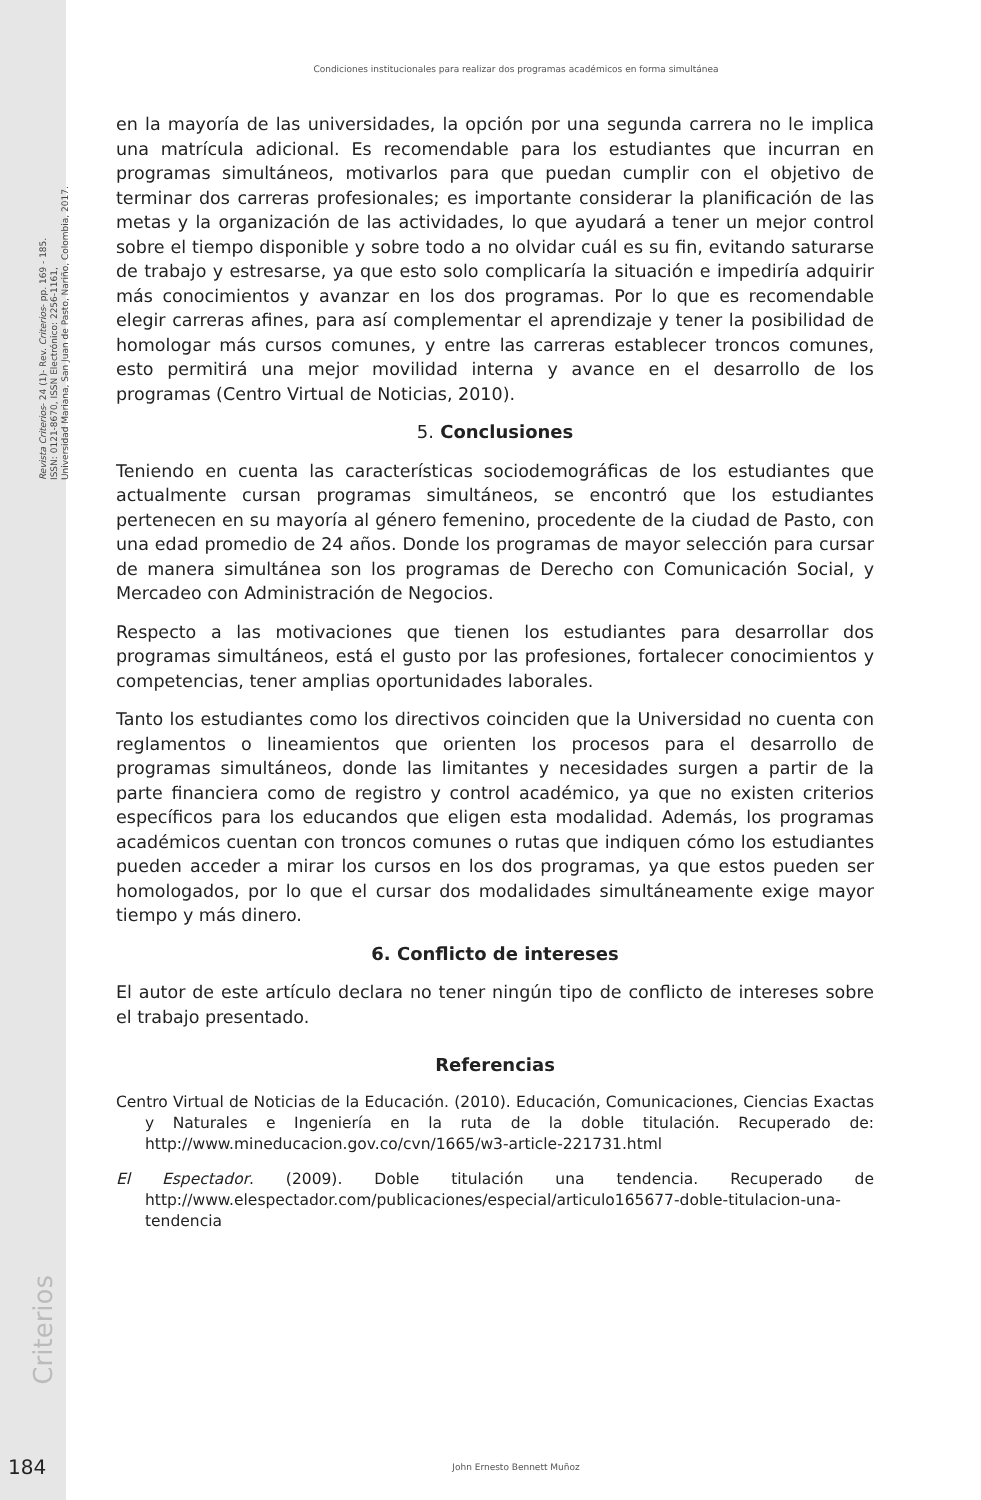Revista Criterios- 24 (1)- Rev. Criterios- pp. 169 - 185.
ISSN: 0121-8670, ISSN Electrónico: 2256-1161,
Universidad Mariana, San Juan de Pasto, Nariño, Colombia, 2017.
Condiciones institucionales para realizar dos programas académicos en forma simultánea
en la mayoría de las universidades, la opción por una segunda carrera no le implica una matrícula adicional. Es recomendable para los estudiantes que incurran en programas simultáneos, motivarlos para que puedan cumplir con el objetivo de terminar dos carreras profesionales; es importante considerar la planificación de las metas y la organización de las actividades, lo que ayudará a tener un mejor control sobre el tiempo disponible y sobre todo a no olvidar cuál es su fin, evitando saturarse de trabajo y estresarse, ya que esto solo complicaría la situación e impediría adquirir más conocimientos y avanzar en los dos programas. Por lo que es recomendable elegir carreras afines, para así complementar el aprendizaje y tener la posibilidad de homologar más cursos comunes, y entre las carreras establecer troncos comunes, esto permitirá una mejor movilidad interna y avance en el desarrollo de los programas (Centro Virtual de Noticias, 2010).
5. Conclusiones
Teniendo en cuenta las características sociodemográficas de los estudiantes que actualmente cursan programas simultáneos, se encontró que los estudiantes pertenecen en su mayoría al género femenino, procedente de la ciudad de Pasto, con una edad promedio de 24 años. Donde los programas de mayor selección para cursar de manera simultánea son los programas de Derecho con Comunicación Social, y Mercadeo con Administración de Negocios.
Respecto a las motivaciones que tienen los estudiantes para desarrollar dos programas simultáneos, está el gusto por las profesiones, fortalecer conocimientos y competencias, tener amplias oportunidades laborales.
Tanto los estudiantes como los directivos coinciden que la Universidad no cuenta con reglamentos o lineamientos que orienten los procesos para el desarrollo de programas simultáneos, donde las limitantes y necesidades surgen a partir de la parte financiera como de registro y control académico, ya que no existen criterios específicos para los educandos que eligen esta modalidad. Además, los programas académicos cuentan con troncos comunes o rutas que indiquen cómo los estudiantes pueden acceder a mirar los cursos en los dos programas, ya que estos pueden ser homologados, por lo que el cursar dos modalidades simultáneamente exige mayor tiempo y más dinero.
6. Conflicto de intereses
El autor de este artículo declara no tener ningún tipo de conflicto de intereses sobre el trabajo presentado.
Referencias
Centro Virtual de Noticias de la Educación. (2010). Educación, Comunicaciones, Ciencias Exactas y Naturales e Ingeniería en la ruta de la doble titulación. Recuperado de: http://www.mineducacion.gov.co/cvn/1665/w3-article-221731.html
El Espectador. (2009). Doble titulación una tendencia. Recuperado de http://www.elespectador.com/publicaciones/especial/articulo165677-doble-titulacion-una-tendencia
Criterios
184 John Ernesto Bennett Muñoz